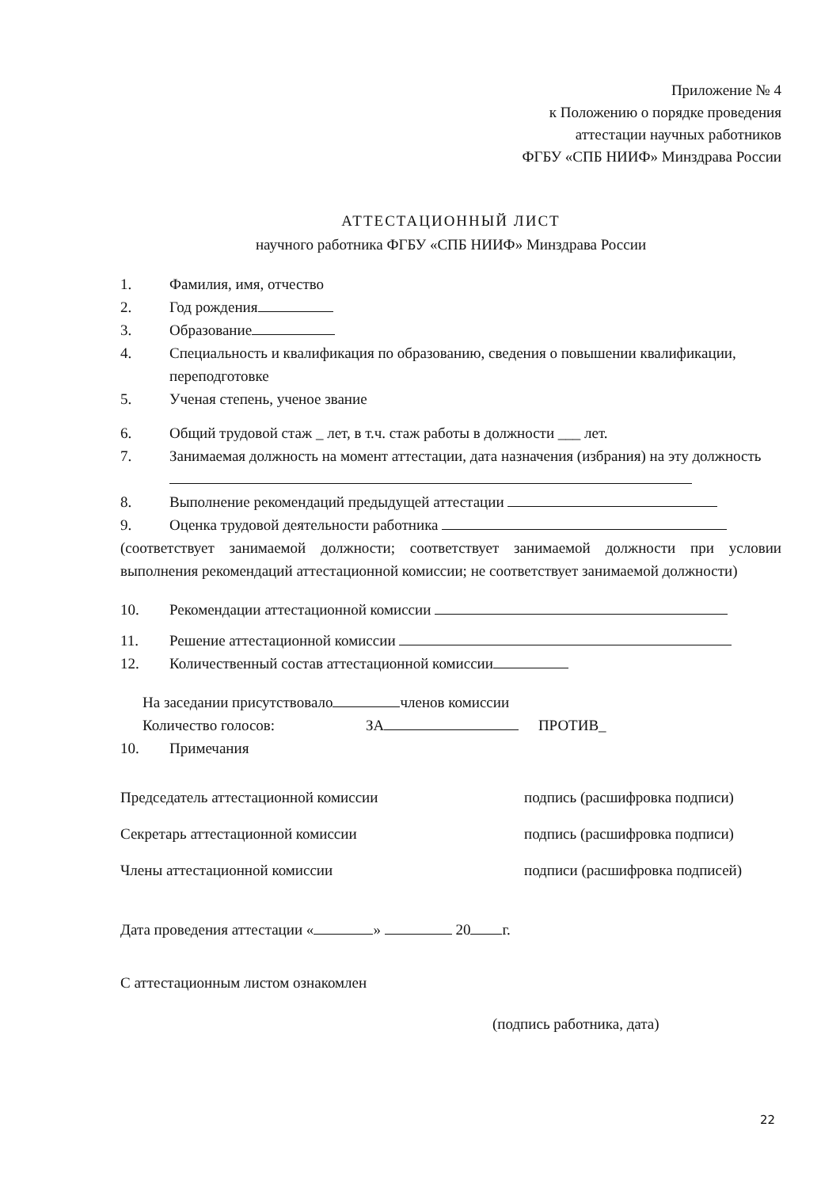Приложение № 4
к Положению о порядке проведения
аттестации научных работников
ФГБУ «СПБ НИИФ» Минздрава России
АТТЕСТАЦИОННЫЙ ЛИСТ
научного работника ФГБУ «СПБ НИИФ» Минздрава России
1. Фамилия, имя, отчество
2. Год рождения
3. Образование
4. Специальность и квалификация по образованию, сведения о повышении квалификации, переподготовке
5. Ученая степень, ученое звание
6. Общий трудовой стаж _ лет, в т.ч. стаж работы в должности ___ лет.
7. Занимаемая должность на момент аттестации, дата назначения (избрания) на эту должность
8. Выполнение рекомендаций предыдущей аттестации
9. Оценка трудовой деятельности работника
(соответствует занимаемой должности; соответствует занимаемой должности при условии выполнения рекомендаций аттестационной комиссии; не соответствует занимаемой должности)
10. Рекомендации аттестационной комиссии
11. Решение аттестационной комиссии
12. Количественный состав аттестационной комиссии
На заседании присутствовало членов комиссии
Количество голосов: ЗА ПРОТИВ_
10. Примечания
Председатель аттестационной комиссии подпись (расшифровка подписи)
Секретарь аттестационной комиссии подпись (расшифровка подписи)
Члены аттестационной комиссии подписи (расшифровка подписей)
Дата проведения аттестации « » 20 г.
С аттестационным листом ознакомлен
(подпись работника, дата)
22